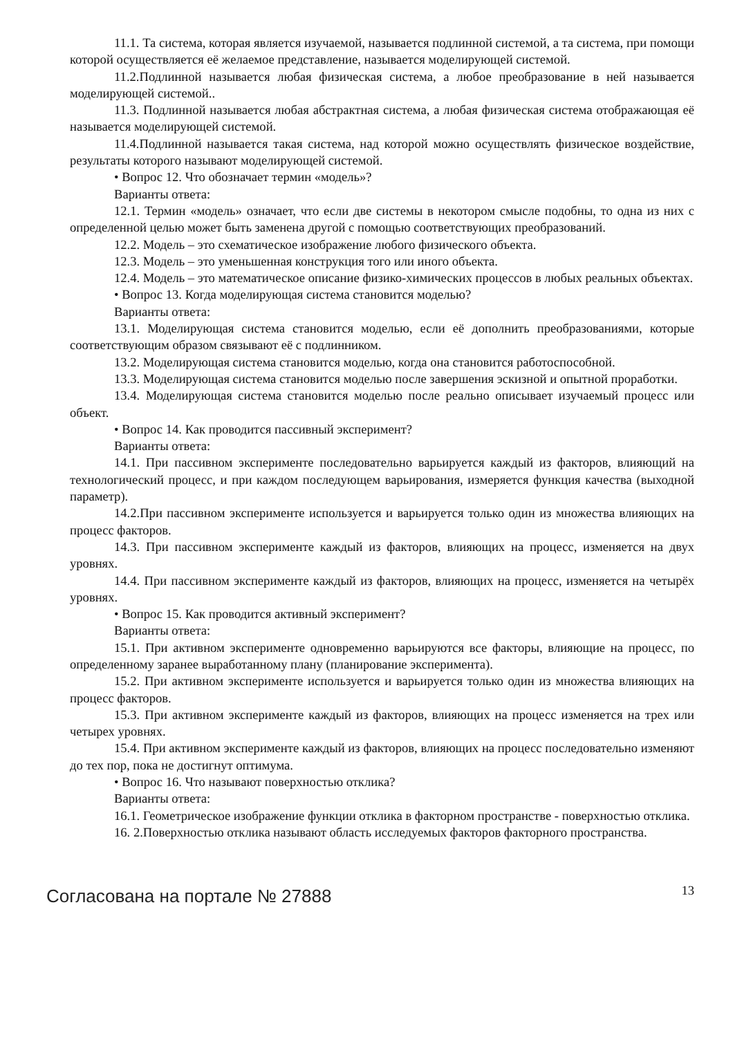11.1. Та система, которая является изучаемой, называется подлинной системой, а та система, при помощи которой осуществляется её желаемое представление, называется моделирующей системой.
11.2.Подлинной называется любая физическая система, а любое преобразование в ней называется моделирующей системой..
11.3. Подлинной называется любая абстрактная система, а любая физическая система отображающая её называется моделирующей системой.
11.4.Подлинной называется такая система, над которой можно осуществлять физическое воздействие, результаты которого называют моделирующей системой.
• Вопрос 12. Что обозначает термин «модель»?
Варианты ответа:
12.1. Термин «модель» означает, что если две системы в некотором смысле подобны, то одна из них с определенной целью может быть заменена другой с помощью соответствующих преобразований.
12.2. Модель – это схематическое изображение любого физического объекта.
12.3. Модель – это уменьшенная конструкция того или иного объекта.
12.4. Модель – это математическое описание физико-химических процессов в любых реальных объектах.
• Вопрос 13. Когда моделирующая система становится моделью?
Варианты ответа:
13.1. Моделирующая система становится моделью, если её дополнить преобразованиями, которые соответствующим образом связывают её с подлинником.
13.2. Моделирующая система становится моделью, когда она становится работоспособной.
13.3. Моделирующая система становится моделью после завершения эскизной и опытной проработки.
13.4. Моделирующая система становится моделью после реально описывает изучаемый процесс или объект.
• Вопрос 14. Как проводится пассивный эксперимент?
Варианты ответа:
14.1. При пассивном эксперименте последовательно варьируется каждый из факторов, влияющий на технологический процесс, и при каждом последующем варьирования, измеряется функция качества (выходной параметр).
14.2.При пассивном эксперименте используется и варьируется только один из множества влияющих на процесс факторов.
14.3. При пассивном эксперименте каждый из факторов, влияющих на процесс, изменяется на двух уровнях.
14.4. При пассивном эксперименте каждый из факторов, влияющих на процесс, изменяется на четырёх уровнях.
• Вопрос 15. Как проводится активный эксперимент?
Варианты ответа:
15.1. При активном эксперименте одновременно варьируются все факторы, влияющие на процесс, по определенному заранее выработанному плану (планирование эксперимента).
15.2. При активном эксперименте используется и варьируется только один из множества влияющих на процесс факторов.
15.3. При активном эксперименте каждый из факторов, влияющих на процесс изменяется на трех или четырех уровнях.
15.4. При активном эксперименте каждый из факторов, влияющих на процесс последовательно изменяют до тех пор, пока не достигнут оптимума.
• Вопрос 16. Что называют поверхностью отклика?
Варианты ответа:
16.1. Геометрическое изображение функции отклика в факторном пространстве - поверхностью отклика.
16. 2.Поверхностью отклика называют область исследуемых факторов факторного пространства.
Согласована на портале № 27888 13